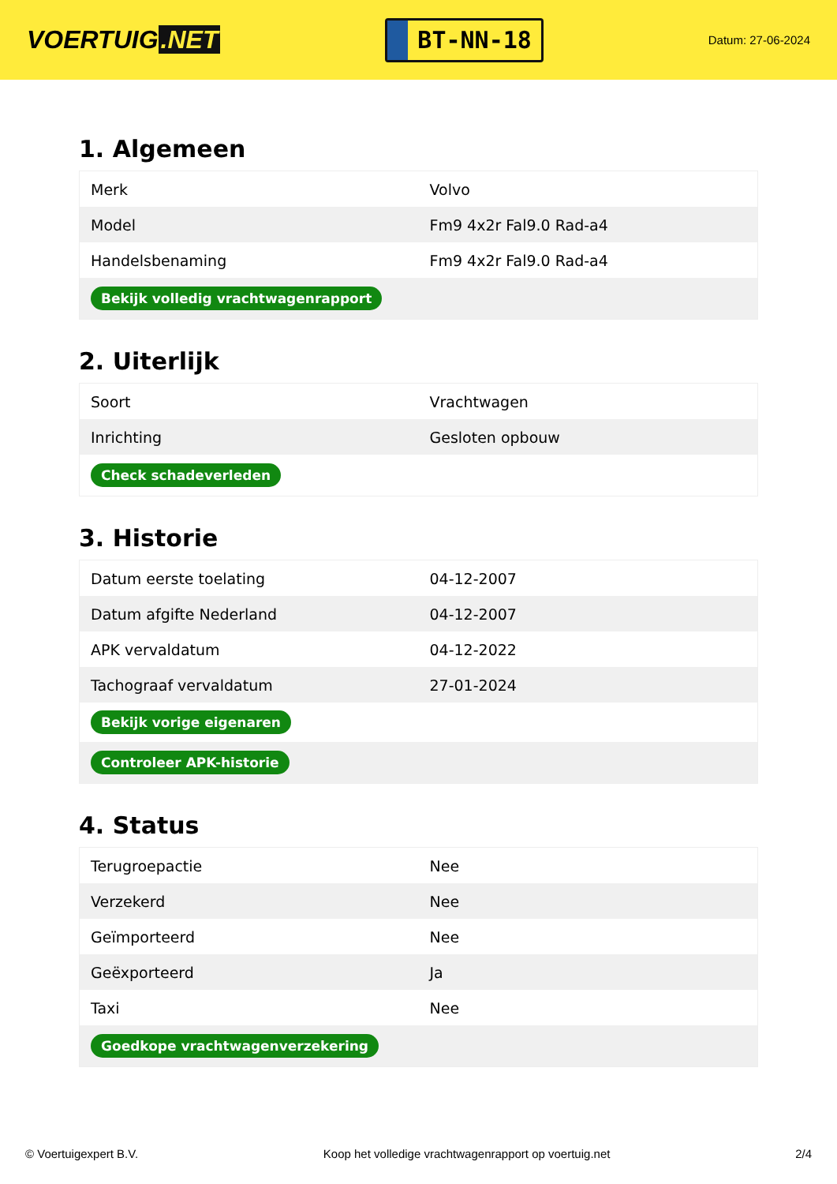VOERTUIG.NET
BT-NN-18
Datum: 27-06-2024
1. Algemeen
| Merk | Volvo |
| Model | Fm9 4x2r Fal9.0 Rad-a4 |
| Handelsbenaming | Fm9 4x2r Fal9.0 Rad-a4 |
| Bekijk volledig vrachtwagenrapport | |
2. Uiterlijk
| Soort | Vrachtwagen |
| Inrichting | Gesloten opbouw |
| Check schadeverleden | |
3. Historie
| Datum eerste toelating | 04-12-2007 |
| Datum afgifte Nederland | 04-12-2007 |
| APK vervaldatum | 04-12-2022 |
| Tachograaf vervaldatum | 27-01-2024 |
| Bekijk vorige eigenaren | |
| Controleer APK-historie | |
4. Status
| Terugroepactie | Nee |
| Verzekerd | Nee |
| Geïmporteerd | Nee |
| Geëxporteerd | Ja |
| Taxi | Nee |
| Goedkope vrachtwagenverzekering | |
© Voertuigexpert B.V. Koop het volledige vrachtwagenrapport op voertuig.net 2/4